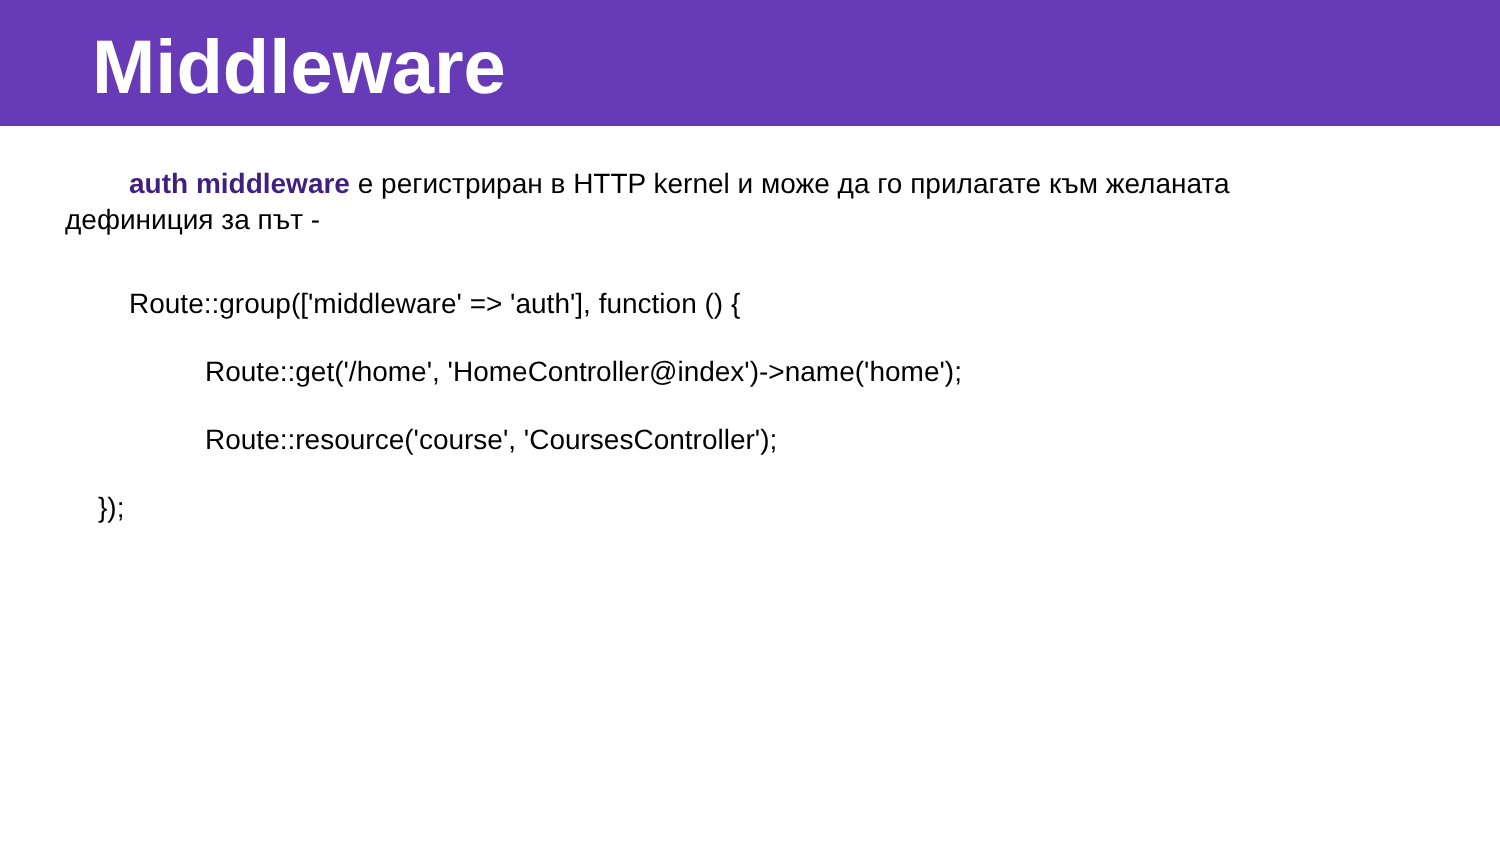Middleware
auth middleware е регистриран в HTTP kernel и може да го прилагате към желаната дефиниция за път -
Route::group(['middleware' => 'auth'], function () {
Route::get('/home', 'HomeController@index')->name('home');
Route::resource('course', 'CoursesController');
});